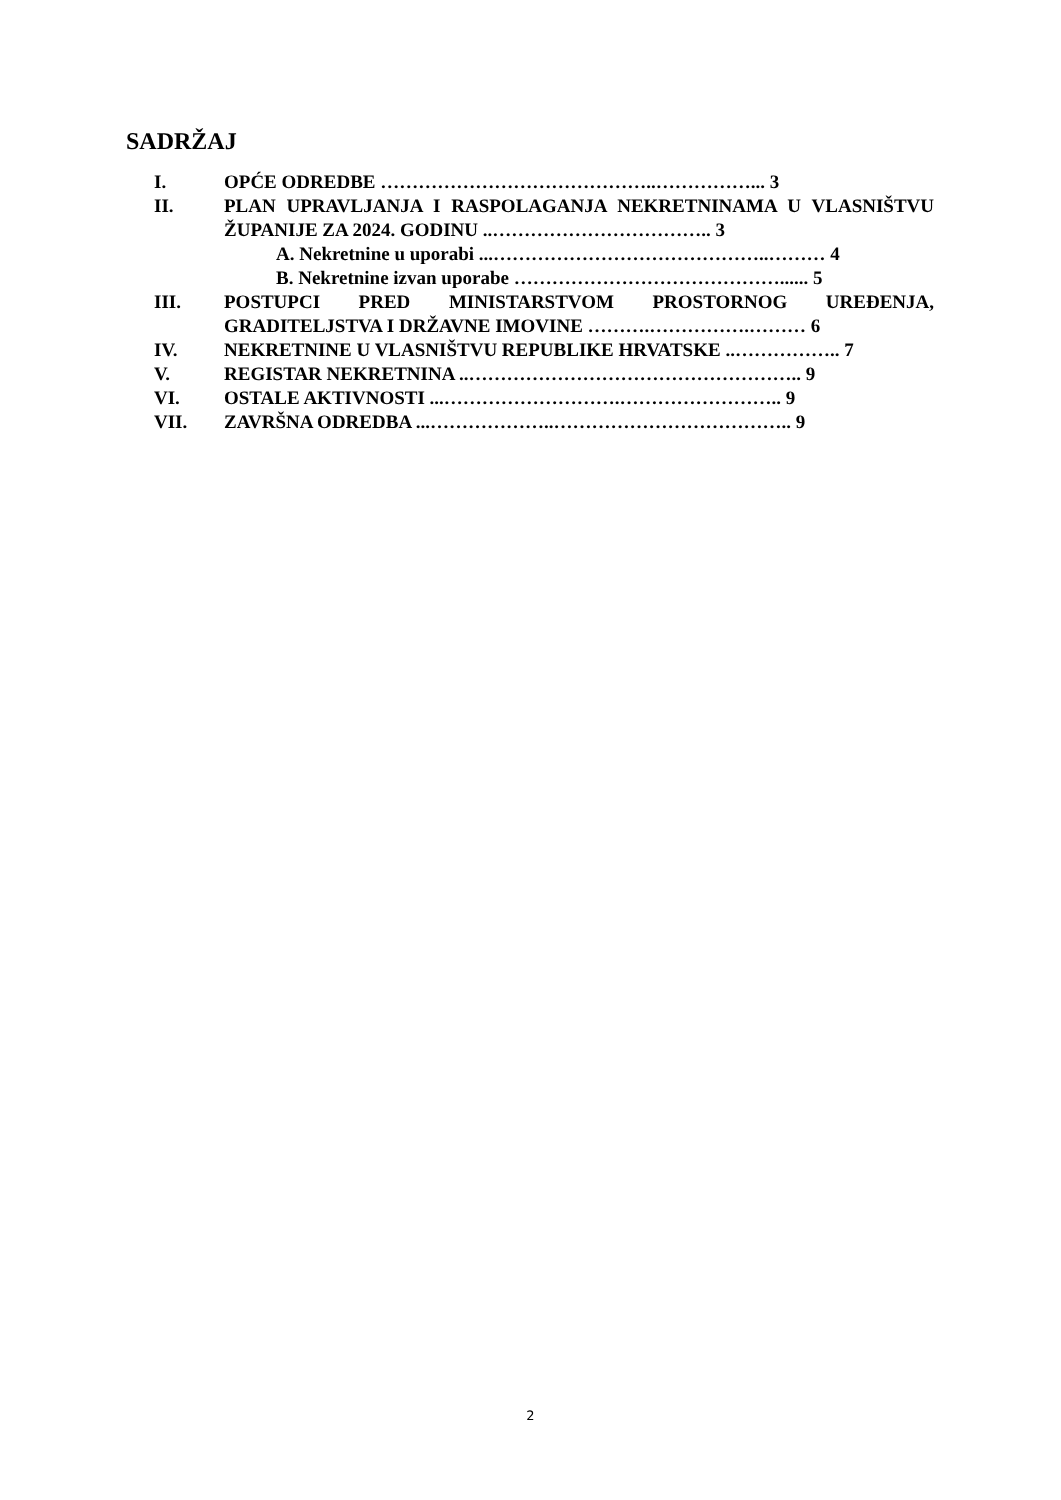SADRŽAJ
I. OPĆE ODREDBE ……………………………………..……………... 3
II. PLAN UPRAVLJANJA I RASPOLAGANJA NEKRETNINAMA U VLASNIŠTVU ŽUPANIJE ZA 2024. GODINU ..…………………………….. 3
A. Nekretnine u uporabi ...……………………………………..……… 4
B. Nekretnine izvan uporabe ……………………………………...... 5
III. POSTUPCI PRED MINISTARSTVOM PROSTORNOG UREĐENJA, GRADITELJSTVA I DRŽAVNE IMOVINE ……….…………….……… 6
IV. NEKRETNINE U VLASNIŠTVU REPUBLIKE HRVATSKE ..…………….. 7
V. REGISTAR NEKRETNINA ..…………………………………………….. 9
VI. OSTALE AKTIVNOSTI ...……………………….…………………….. 9
VII. ZAVRŠNA ODREDBA ...………………..……………………………….. 9
2